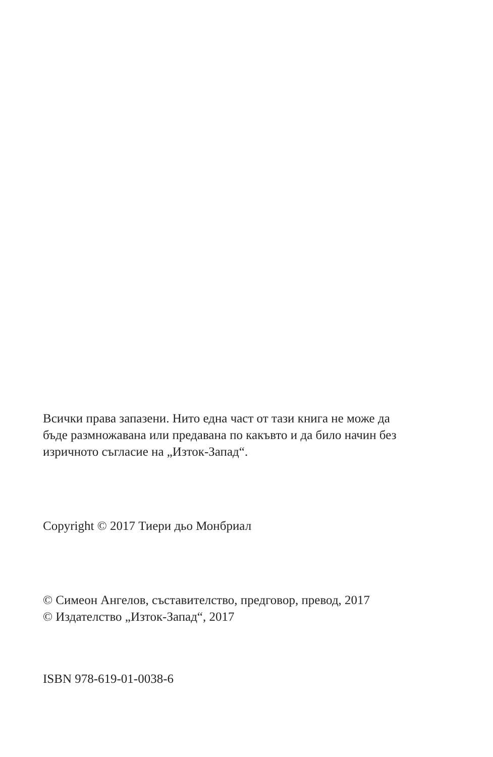Всички права запазени. Нито една част от тази книга не може да
бъде размножавана или предавана по какъвто и да било начин без
изричното съгласие на „Изток-Запад“.
Copyright © 2017 Тиери дьо Монбриал
© Симеон Ангелов, съставителство, предговор, превод, 2017
© Издателство „Изток-Запад“, 2017
ISBN 978-619-01-0038-6